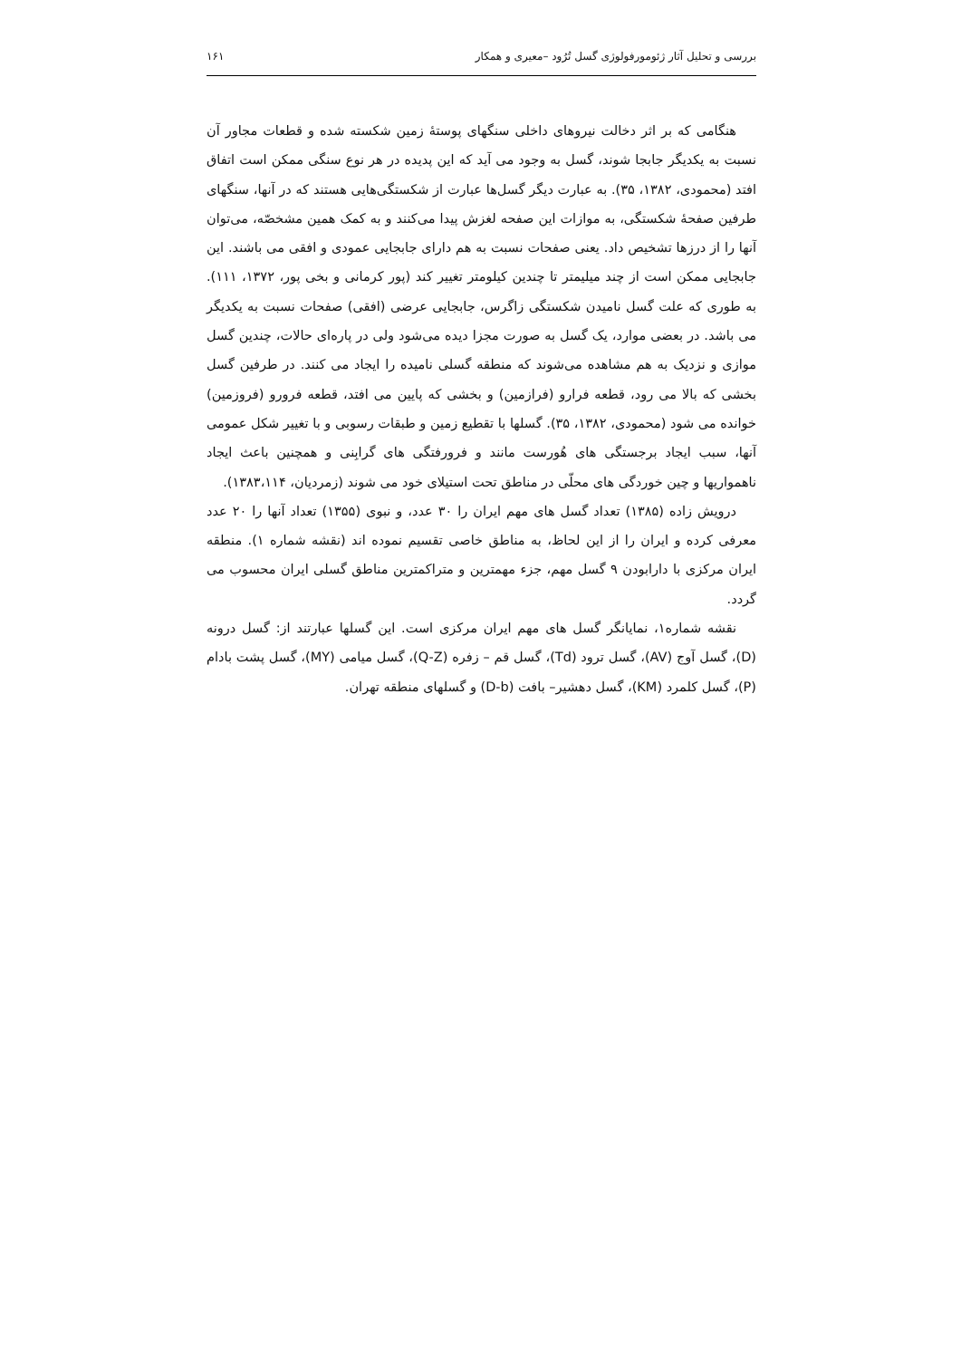بررسی و تحلیل آثار ژئومورفولوژی گسل تُرُود –معیری و همکار ۱۶۱
هنگامی که بر اثر دخالت نیروهای داخلی سنگهای پوستهٔ زمین شکسته شده و قطعات مجاور آن نسبت به یکدیگر جابجا شوند، گسل به وجود می آید که این پدیده در هر نوع سنگی ممکن است اتفاق افتد (محمودی، ۱۳۸۲، ۳۵). به عبارت دیگر گسل‌ها عبارت از شکستگی‌هایی هستند که در آنها، سنگهای طرفین صفحهٔ شکستگی، به موازات این صفحه لغزش پیدا می‌کنند و به کمک همین مشخصّه، می‌توان آنها را از درزها تشخیص داد. یعنی صفحات نسبت به هم دارای جابجایی عمودی و افقی می باشند. این جابجایی ممکن است از چند میلیمتر تا چندین کیلومتر تغییر کند (پور کرمانی و بخی پور، ۱۳۷۲، ۱۱۱). به طوری که علت گسل نامیدن شکستگی زاگرس، جابجایی عرضی (افقی) صفحات نسبت به یکدیگر می باشد. در بعضی موارد، یک گسل به صورت مجزا دیده می‌شود ولی در پاره‌ای حالات، چندین گسل موازی و نزدیک به هم مشاهده می‌شوند که منطقه گسلی نامیده را ایجاد می کنند. در طرفین گسل بخشی که بالا می رود، قطعه فرارو (فرازمین) و بخشی که پایین می افتد، قطعه فرورو (فروزمین) خوانده می شود (محمودی، ۱۳۸۲، ۳۵). گسلها با تقطیع زمین و طبقات رسوبی و با تغییر شکل عمومی آنها، سبب ایجاد برجستگی های هُورست مانند و فرورفتگی های گرابِنی و همچنین باعث ایجاد ناهمواریها و چین خوردگی های محلّی در مناطق تحت استیلای خود می شوند (زمردیان، ۱۳۸۳،۱۱۴).
درویش زاده (۱۳۸۵) تعداد گسل های مهم ایران را ۳۰ عدد، و نبوی (۱۳۵۵) تعداد آنها را ۲۰ عدد معرفی کرده و ایران را از این لحاظ، به مناطق خاصی تقسیم نموده اند (نقشه شماره ۱). منطقه ایران مرکزی با دارابودن ۹ گسل مهم، جزء مهمترین و متراکمترین مناطق گسلی ایران محسوب می گردد.
نقشه شماره۱، نمایانگر گسل های مهم ایران مرکزی است. این گسلها عبارتند از: گسل درونه (D)، گسل آوج (AV)، گسل ترود (Td)، گسل قم – زفره (Q-Z)، گسل میامی (MY)، گسل پشت بادام (P)، گسل کلمرد (KM)، گسل دهشیر– بافت (D-b) و گسلهای منطقه تهران.